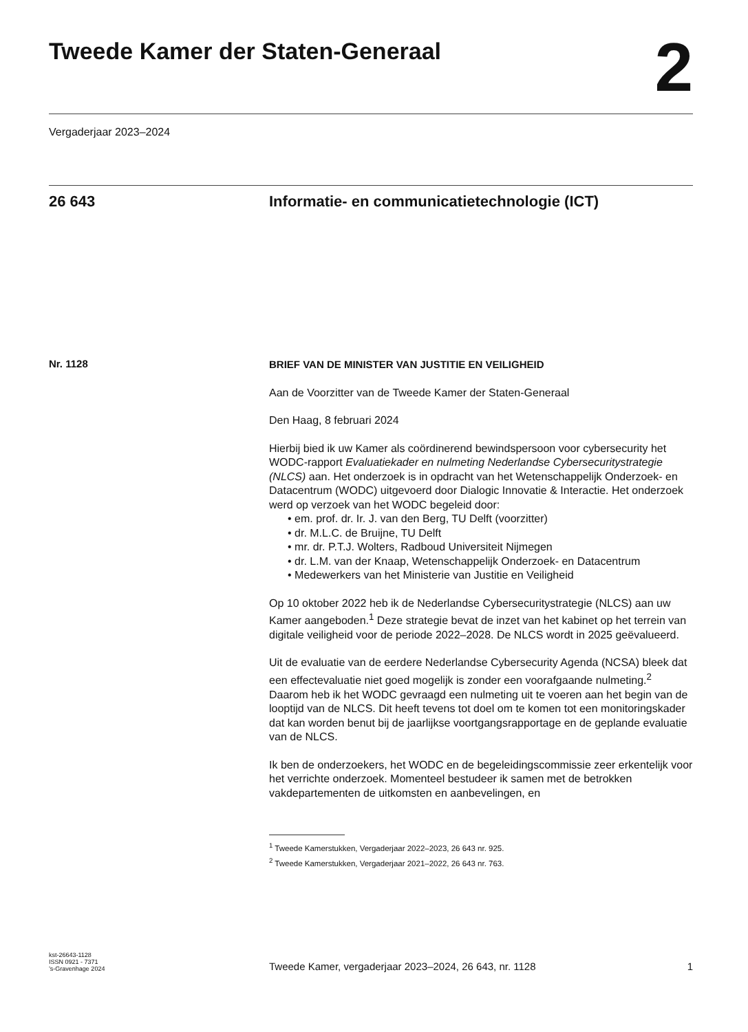Tweede Kamer der Staten-Generaal
2
Vergaderjaar 2023–2024
26 643 Informatie- en communicatietechnologie (ICT)
Nr. 1128
BRIEF VAN DE MINISTER VAN JUSTITIE EN VEILIGHEID
Aan de Voorzitter van de Tweede Kamer der Staten-Generaal
Den Haag, 8 februari 2024
Hierbij bied ik uw Kamer als coördinerend bewindspersoon voor cybersecurity het WODC-rapport Evaluatiekader en nulmeting Nederlandse Cybersecuritystrategie (NLCS) aan. Het onderzoek is in opdracht van het Wetenschappelijk Onderzoek- en Datacentrum (WODC) uitgevoerd door Dialogic Innovatie & Interactie. Het onderzoek werd op verzoek van het WODC begeleid door:
• em. prof. dr. Ir. J. van den Berg, TU Delft (voorzitter)
• dr. M.L.C. de Bruijne, TU Delft
• mr. dr. P.T.J. Wolters, Radboud Universiteit Nijmegen
• dr. L.M. van der Knaap, Wetenschappelijk Onderzoek- en Datacentrum
• Medewerkers van het Ministerie van Justitie en Veiligheid
Op 10 oktober 2022 heb ik de Nederlandse Cybersecuritystrategie (NLCS) aan uw Kamer aangeboden.<sup>1</sup> Deze strategie bevat de inzet van het kabinet op het terrein van digitale veiligheid voor de periode 2022–2028. De NLCS wordt in 2025 geëvalueerd.
Uit de evaluatie van de eerdere Nederlandse Cybersecurity Agenda (NCSA) bleek dat een effectevaluatie niet goed mogelijk is zonder een voorafgaande nulmeting.<sup>2</sup> Daarom heb ik het WODC gevraagd een nulmeting uit te voeren aan het begin van de looptijd van de NLCS. Dit heeft tevens tot doel om te komen tot een monitoringskader dat kan worden benut bij de jaarlijkse voortgangsrapportage en de geplande evaluatie van de NLCS.
Ik ben de onderzoekers, het WODC en de begeleidingscommissie zeer erkentelijk voor het verrichte onderzoek. Momenteel bestudeer ik samen met de betrokken vakdepartementen de uitkomsten en aanbevelingen, en
<sup>1</sup> Tweede Kamerstukken, Vergaderjaar 2022–2023, 26 643 nr. 925.
<sup>2</sup> Tweede Kamerstukken, Vergaderjaar 2021–2022, 26 643 nr. 763.
kst-26643-1128
ISSN 0921 - 7371
’s-Gravenhage 2024
Tweede Kamer, vergaderjaar 2023–2024, 26 643, nr. 1128
1